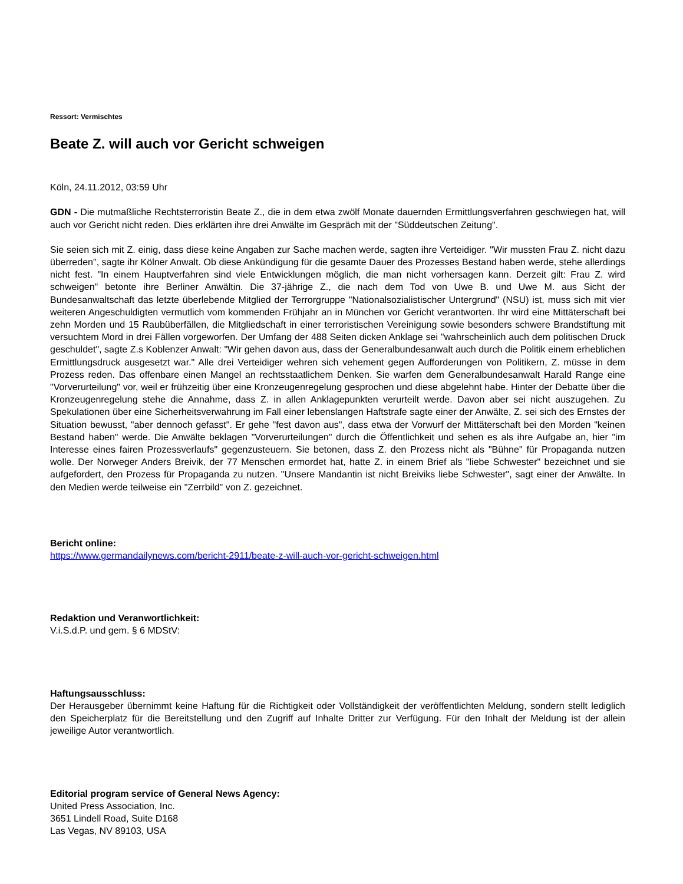Ressort: Vermischtes
Beate Z. will auch vor Gericht schweigen
Köln, 24.11.2012, 03:59 Uhr
GDN - Die mutmaßliche Rechtsterroristin Beate Z., die in dem etwa zwölf Monate dauernden Ermittlungsverfahren geschwiegen hat, will auch vor Gericht nicht reden. Dies erklärten ihre drei Anwälte im Gespräch mit der "Süddeutschen Zeitung".
Sie seien sich mit Z. einig, dass diese keine Angaben zur Sache machen werde, sagten ihre Verteidiger. "Wir mussten Frau Z. nicht dazu überreden", sagte ihr Kölner Anwalt. Ob diese Ankündigung für die gesamte Dauer des Prozesses Bestand haben werde, stehe allerdings nicht fest. "In einem Hauptverfahren sind viele Entwicklungen möglich, die man nicht vorhersagen kann. Derzeit gilt: Frau Z. wird schweigen" betonte ihre Berliner Anwältin. Die 37-jährige Z., die nach dem Tod von Uwe B. und Uwe M. aus Sicht der Bundesanwaltschaft das letzte überlebende Mitglied der Terrorgruppe "Nationalsozialistischer Untergrund" (NSU) ist, muss sich mit vier weiteren Angeschuldigten vermutlich vom kommenden Frühjahr an in München vor Gericht verantworten. Ihr wird eine Mittäterschaft bei zehn Morden und 15 Raubüberfällen, die Mitgliedschaft in einer terroristischen Vereinigung sowie besonders schwere Brandstiftung mit versuchtem Mord in drei Fällen vorgeworfen. Der Umfang der 488 Seiten dicken Anklage sei "wahrscheinlich auch dem politischen Druck geschuldet", sagte Z.s Koblenzer Anwalt: "Wir gehen davon aus, dass der Generalbundesanwalt auch durch die Politik einem erheblichen Ermittlungsdruck ausgesetzt war." Alle drei Verteidiger wehren sich vehement gegen Aufforderungen von Politikern, Z. müsse in dem Prozess reden. Das offenbare einen Mangel an rechtsstaatlichem Denken. Sie warfen dem Generalbundesanwalt Harald Range eine "Vorverurteilung" vor, weil er frühzeitig über eine Kronzeugenregelung gesprochen und diese abgelehnt habe. Hinter der Debatte über die Kronzeugenregelung stehe die Annahme, dass Z. in allen Anklagepunkten verurteilt werde. Davon aber sei nicht auszugehen. Zu Spekulationen über eine Sicherheitsverwahrung im Fall einer lebenslangen Haftstrafe sagte einer der Anwälte, Z. sei sich des Ernstes der Situation bewusst, "aber dennoch gefasst". Er gehe "fest davon aus", dass etwa der Vorwurf der Mittäterschaft bei den Morden "keinen Bestand haben" werde. Die Anwälte beklagen "Vorverurteilungen" durch die Öffentlichkeit und sehen es als ihre Aufgabe an, hier "im Interesse eines fairen Prozessverlaufs" gegenzusteuern. Sie betonen, dass Z. den Prozess nicht als "Bühne" für Propaganda nutzen wolle. Der Norweger Anders Breivik, der 77 Menschen ermordet hat, hatte Z. in einem Brief als "liebe Schwester" bezeichnet und sie aufgefordert, den Prozess für Propaganda zu nutzen. "Unsere Mandantin ist nicht Breiviks liebe Schwester", sagt einer der Anwälte. In den Medien werde teilweise ein "Zerrbild" von Z. gezeichnet.
Bericht online:
https://www.germandailynews.com/bericht-2911/beate-z-will-auch-vor-gericht-schweigen.html
Redaktion und Veranwortlichkeit:
V.i.S.d.P. und gem. § 6 MDStV:
Haftungsausschluss:
Der Herausgeber übernimmt keine Haftung für die Richtigkeit oder Vollständigkeit der veröffentlichten Meldung, sondern stellt lediglich den Speicherplatz für die Bereitstellung und den Zugriff auf Inhalte Dritter zur Verfügung. Für den Inhalt der Meldung ist der allein jeweilige Autor verantwortlich.
Editorial program service of General News Agency:
United Press Association, Inc.
3651 Lindell Road, Suite D168
Las Vegas, NV 89103, USA